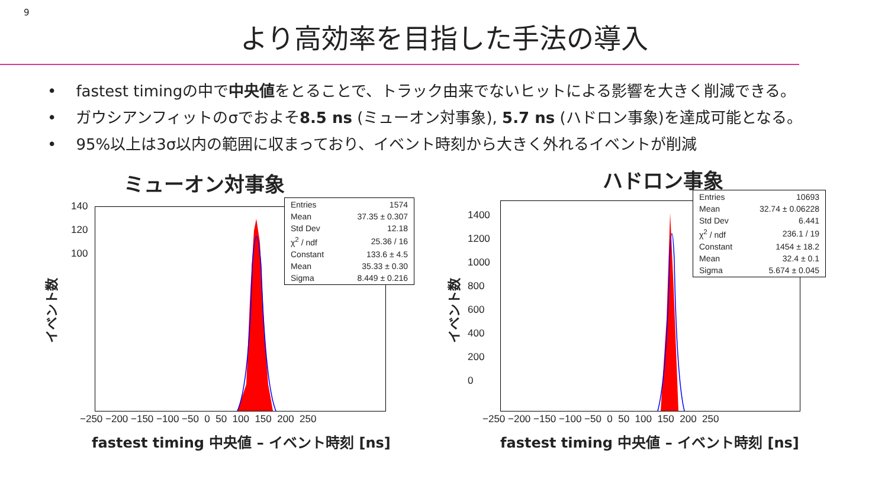9
より高効率を目指した手法の導入
• fastest timingの中で中央値をとることで、トラック由来でないヒットによる影響を大きく削減できる。
• ガウシアンフィットのσでおよそ8.5 ns (ミューオン対事象), 5.7 ns (ハドロン事象)を達成可能となる。
• 95%以上は3σ以内の範囲に収まっており、イベント時刻から大きく外れるイベントが削減
ミューオン対事象
140
120
100
イベント数
−250 −200 −150 −100 −50 0 50 100 150 200 250
| Entries | 1574 |
| Mean | 37.35 ± 0.307 |
| Std Dev | 12.18 |
| χ<sup>2</sup> / ndf | 25.36 / 16 |
| Constant | 133.6 ± 4.5 |
| Mean | 35.33 ± 0.30 |
| Sigma | 8.449 ± 0.216 |
fastest timing 中央値 – イベント時刻 [ns]
ハドロン事象
1400
1200
1000
800
600
400
200
0
イベント数
−250 −200 −150 −100 −50 0 50 100 150 200 250
| Entries | 10693 |
| Mean | 32.74 ± 0.06228 |
| Std Dev | 6.441 |
| χ<sup>2</sup> / ndf | 236.1 / 19 |
| Constant | 1454 ± 18.2 |
| Mean | 32.4 ± 0.1 |
| Sigma | 5.674 ± 0.045 |
fastest timing 中央値 – イベント時刻 [ns]